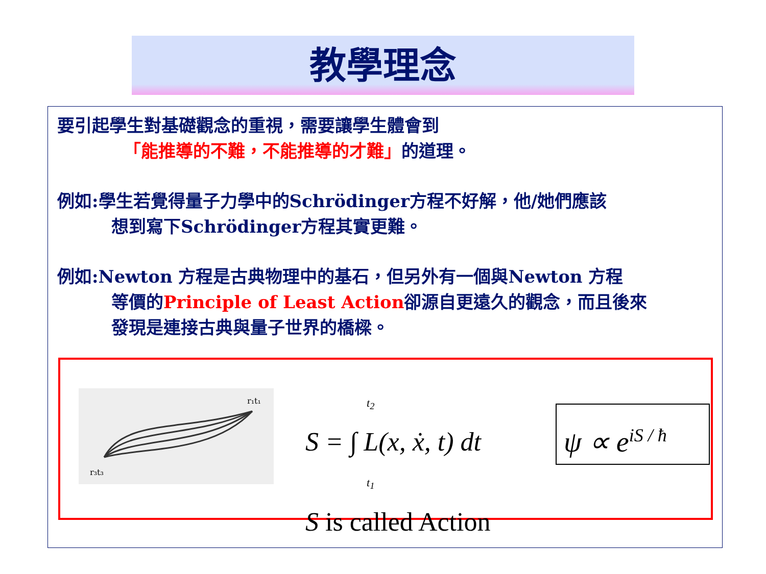教學理念
要引起學生對基礎觀念的重視，需要讓學生體會到
「能推導的不難，不能推導的才難」的道理。
例如:學生若覺得量子力學中的Schrödinger方程不好解，他/她們應該
想到寫下Schrödinger方程其實更難。
例如:Newton 方程是古典物理中的基石，但另外有一個與Newton 方程
等價的Principle of Least Action卻源自更遠久的觀念，而且後來
發現是連接古典與量子世界的橋樑。
r₁t₁
r₃t₃
t<sub>2</sub>
S = ∫ L(x, ẋ, t) dt
t<sub>1</sub>
S is called Action
ψ ∝ e<sup>iS / ħ</sup>